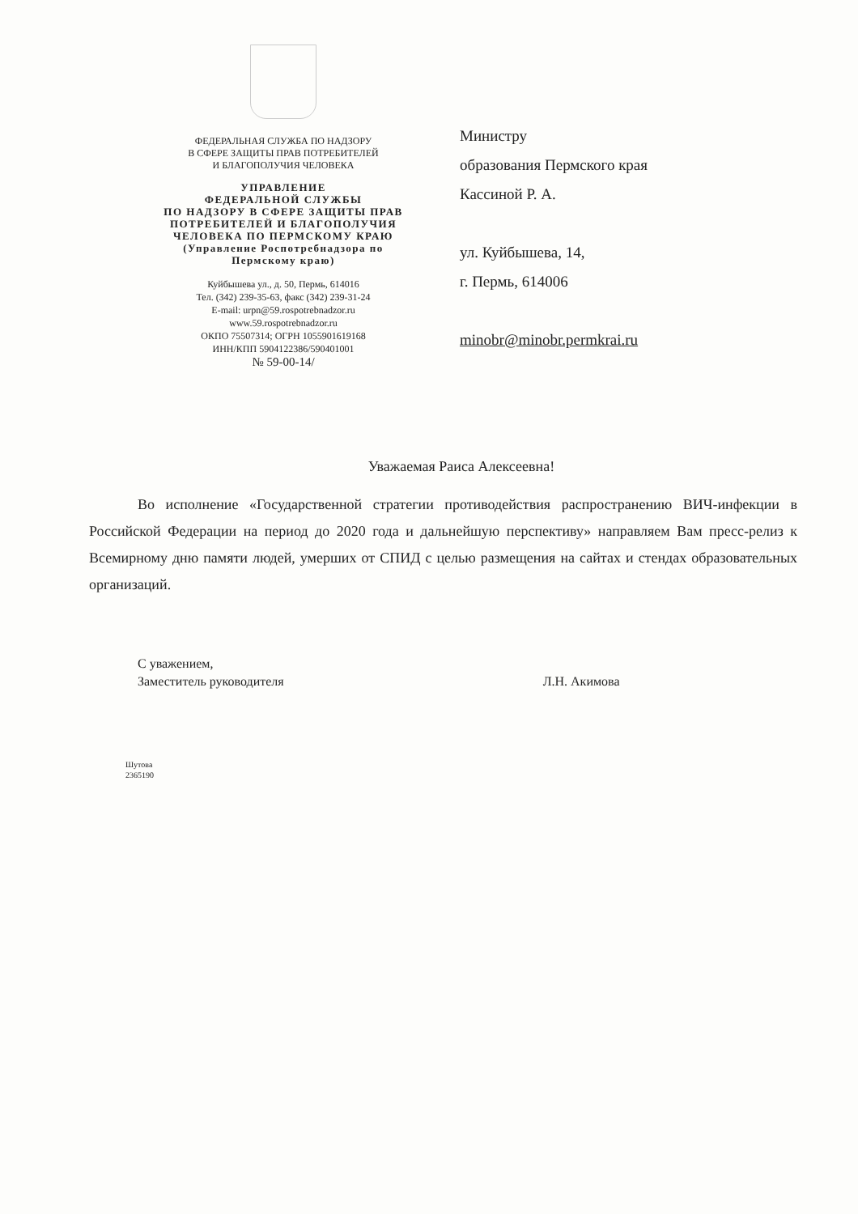ФЕДЕРАЛЬНАЯ СЛУЖБА ПО НАДЗОРУ
В СФЕРЕ ЗАЩИТЫ ПРАВ ПОТРЕБИТЕЛЕЙ
И БЛАГОПОЛУЧИЯ ЧЕЛОВЕКА
УПРАВЛЕНИЕ
ФЕДЕРАЛЬНОЙ СЛУЖБЫ
ПО НАДЗОРУ В СФЕРЕ ЗАЩИТЫ ПРАВ
ПОТРЕБИТЕЛЕЙ И БЛАГОПОЛУЧИЯ
ЧЕЛОВЕКА ПО ПЕРМСКОМУ КРАЮ
(Управление Роспотребнадзора по
Пермскому краю)
Куйбышева ул., д. 50, Пермь, 614016
Тел. (342) 239-35-63, факс (342) 239-31-24
E-mail: urpn@59.rospotrebnadzor.ru
www.59.rospotrebnadzor.ru
ОКПО 75507314; ОГРН 1055901619168
ИНН/КПП 5904122386/590401001
№ 59-00-14/
Министру
образования Пермского края
Кассиной Р. А.
ул. Куйбышева, 14,
г. Пермь, 614006
minobr@minobr.permkrai.ru
Уважаемая Раиса Алексеевна!
Во исполнение «Государственной стратегии противодействия распространению ВИЧ-инфекции в Российской Федерации на период до 2020 года и дальнейшую перспективу» направляем Вам пресс-релиз к Всемирному дню памяти людей, умерших от СПИД с целью размещения на сайтах и стендах образовательных организаций.
С уважением,
Заместитель руководителя
Л.Н. Акимова
Шутова
2365190